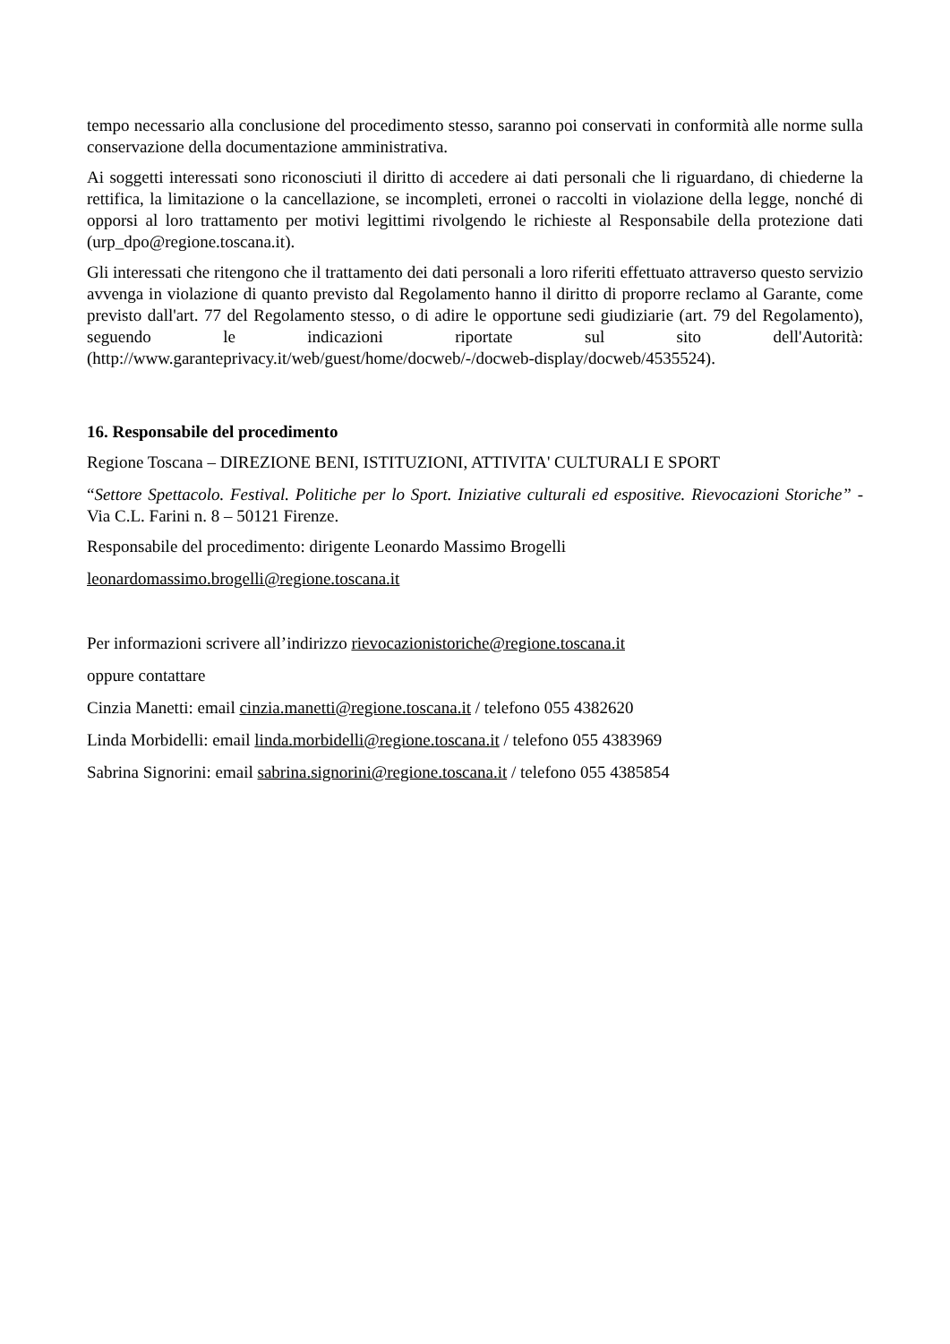tempo necessario alla conclusione del procedimento stesso, saranno poi conservati in conformità alle norme sulla conservazione della documentazione amministrativa.
Ai soggetti interessati sono riconosciuti il diritto di accedere ai dati personali che li riguardano, di chiederne la rettifica, la limitazione o la cancellazione, se incompleti, erronei o raccolti in violazione della legge, nonché di opporsi al loro trattamento per motivi legittimi rivolgendo le richieste al Responsabile della protezione dati (urp_dpo@regione.toscana.it).
Gli interessati che ritengono che il trattamento dei dati personali a loro riferiti effettuato attraverso questo servizio avvenga in violazione di quanto previsto dal Regolamento hanno il diritto di proporre reclamo al Garante, come previsto dall'art. 77 del Regolamento stesso, o di adire le opportune sedi giudiziarie (art. 79 del Regolamento), seguendo le indicazioni riportate sul sito dell'Autorità: (http://www.garanteprivacy.it/web/guest/home/docweb/-/docweb-display/docweb/4535524).
16. Responsabile del procedimento
Regione Toscana – DIREZIONE BENI, ISTITUZIONI, ATTIVITA' CULTURALI E SPORT
“Settore Spettacolo. Festival. Politiche per lo Sport. Iniziative culturali ed espositive. Rievocazioni Storiche” - Via C.L. Farini n. 8 – 50121 Firenze.
Responsabile del procedimento: dirigente Leonardo Massimo Brogelli
leonardomassimo.brogelli@regione.toscana.it
Per informazioni scrivere all’indirizzo rievocazionistoriche@regione.toscana.it
oppure contattare
Cinzia Manetti: email cinzia.manetti@regione.toscana.it / telefono 055 4382620
Linda Morbidelli: email linda.morbidelli@regione.toscana.it / telefono 055 4383969
Sabrina Signorini: email sabrina.signorini@regione.toscana.it / telefono 055 4385854